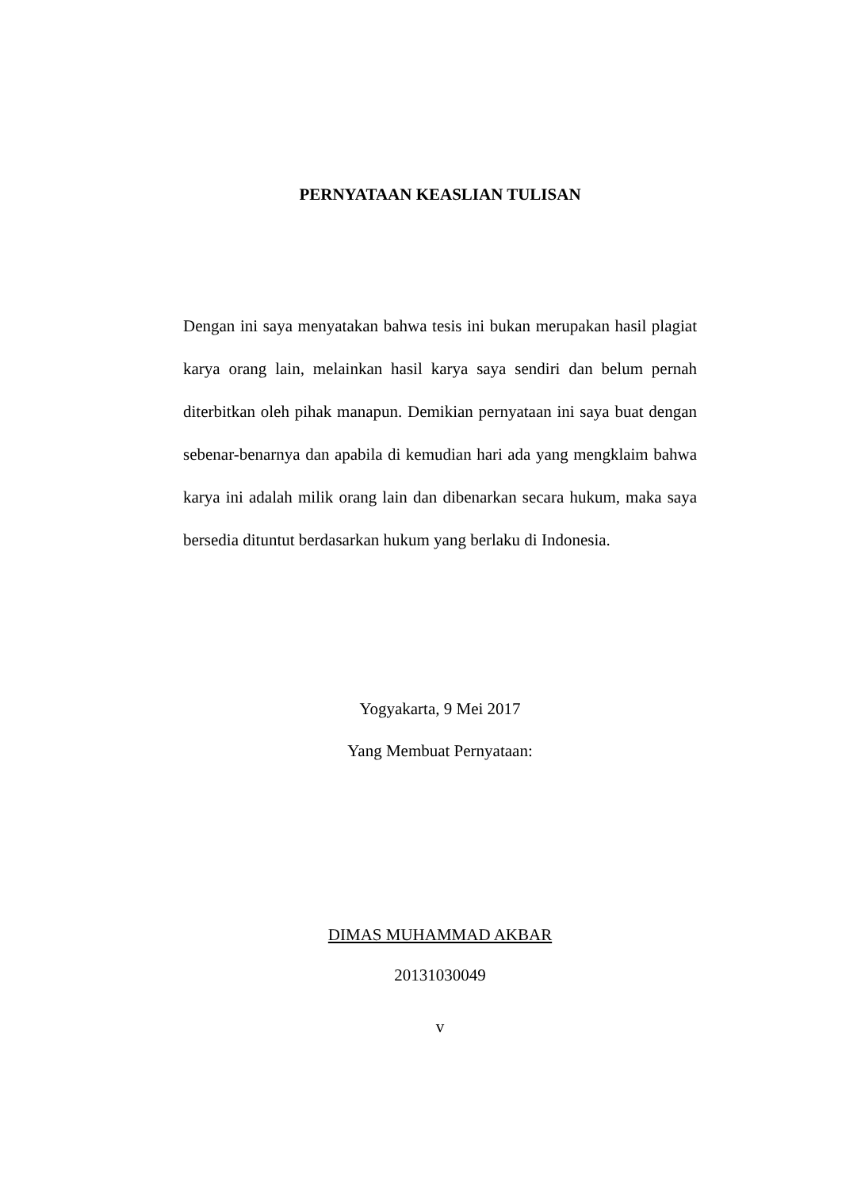PERNYATAAN KEASLIAN TULISAN
Dengan ini saya menyatakan bahwa tesis ini bukan merupakan hasil plagiat karya orang lain, melainkan hasil karya saya sendiri dan belum pernah diterbitkan oleh pihak manapun. Demikian pernyataan ini saya buat dengan sebenar-benarnya dan apabila di kemudian hari ada yang mengklaim bahwa karya ini adalah milik orang lain dan dibenarkan secara hukum, maka saya bersedia dituntut berdasarkan hukum yang berlaku di Indonesia.
Yogyakarta, 9 Mei 2017
Yang Membuat Pernyataan:
DIMAS MUHAMMAD AKBAR
20131030049
v